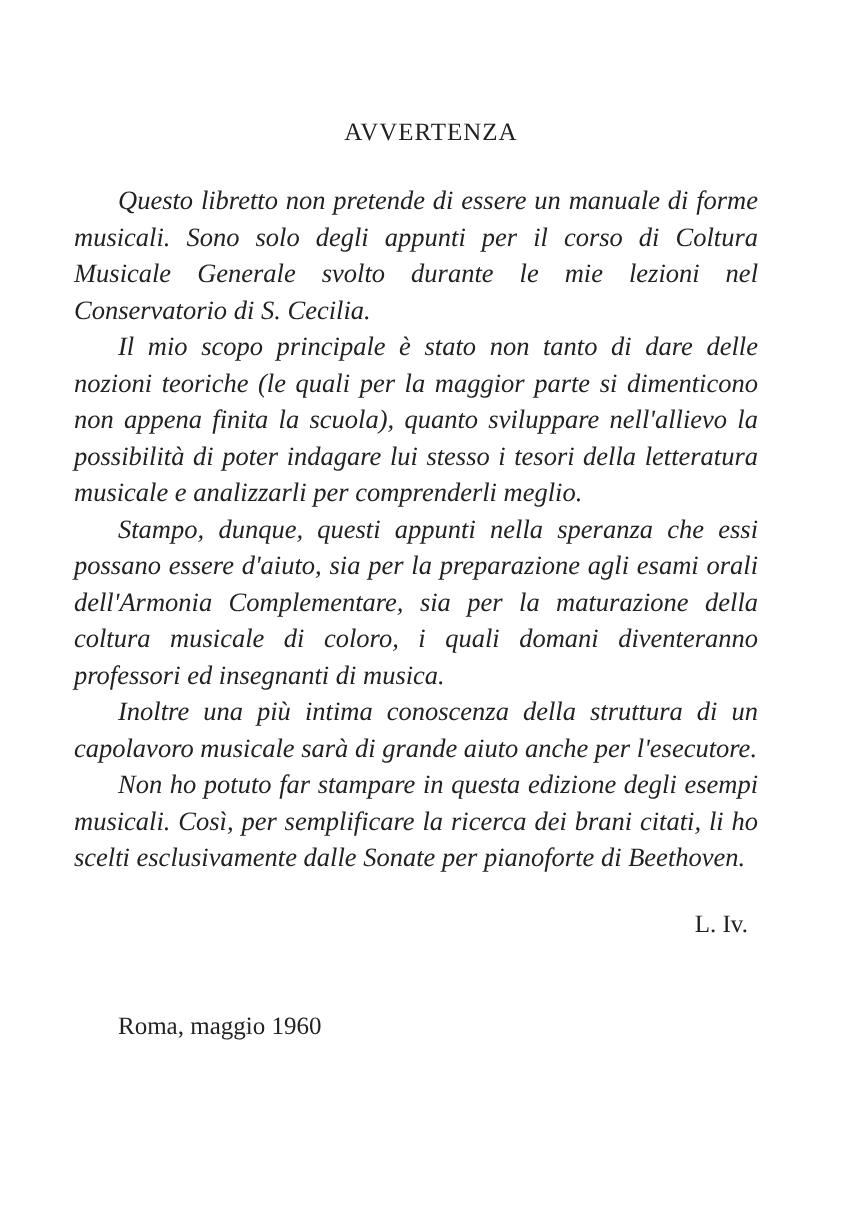AVVERTENZA
Questo libretto non pretende di essere un manuale di forme musicali. Sono solo degli appunti per il corso di Coltura Musicale Generale svolto durante le mie lezioni nel Conservatorio di S. Cecilia.
Il mio scopo principale è stato non tanto di dare delle nozioni teoriche (le quali per la maggior parte si dimenticono non appena finita la scuola), quanto sviluppare nell'allievo la possibilità di poter indagare lui stesso i tesori della letteratura musicale e analizzarli per comprenderli meglio.
Stampo, dunque, questi appunti nella speranza che essi possano essere d'aiuto, sia per la preparazione agli esami orali dell'Armonia Complementare, sia per la maturazione della coltura musicale di coloro, i quali domani diventeranno professori ed insegnanti di musica.
Inoltre una più intima conoscenza della struttura di un capolavoro musicale sarà di grande aiuto anche per l'esecutore.
Non ho potuto far stampare in questa edizione degli esempi musicali. Così, per semplificare la ricerca dei brani citati, li ho scelti esclusivamente dalle Sonate per pianoforte di Beethoven.
L. Iv.
Roma, maggio 1960